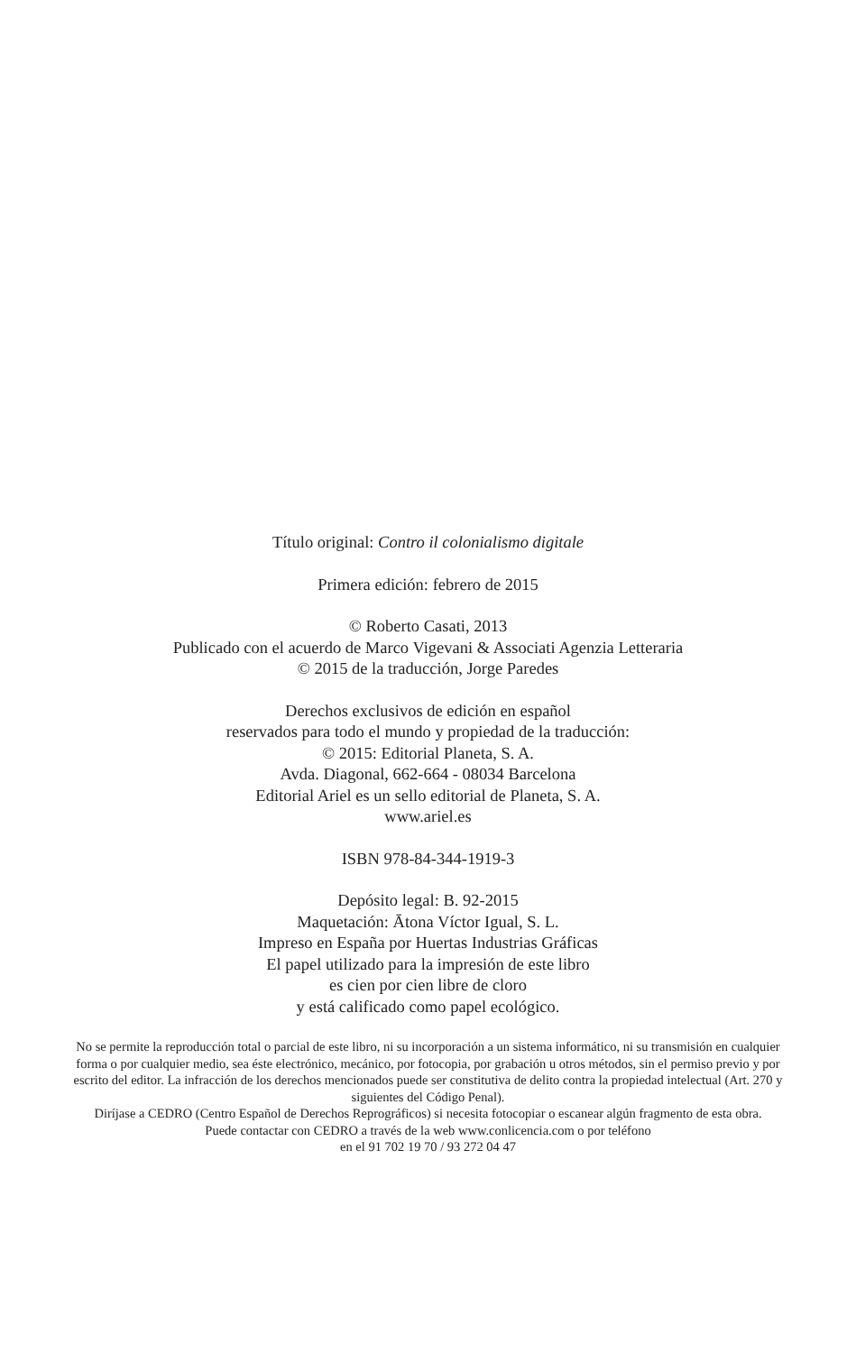Título original: Contro il colonialismo digitale
Primera edición: febrero de 2015
© Roberto Casati, 2013
Publicado con el acuerdo de Marco Vigevani & Associati Agenzia Letteraria
© 2015 de la traducción, Jorge Paredes
Derechos exclusivos de edición en español
reservados para todo el mundo y propiedad de la traducción:
© 2015: Editorial Planeta, S. A.
Avda. Diagonal, 662-664 - 08034 Barcelona
Editorial Ariel es un sello editorial de Planeta, S. A.
www.ariel.es
ISBN 978-84-344-1919-3
Depósito legal: B. 92-2015
Maquetación: Ātona Víctor Igual, S. L.
Impreso en España por Huertas Industrias Gráficas
El papel utilizado para la impresión de este libro
es cien por cien libre de cloro
y está calificado como papel ecológico.
No se permite la reproducción total o parcial de este libro, ni su incorporación a un sistema informático, ni su transmisión en cualquier forma o por cualquier medio, sea éste electrónico, mecánico, por fotocopia, por grabación u otros métodos, sin el permiso previo y por escrito del editor. La infracción de los derechos mencionados puede ser constitutiva de delito contra la propiedad intelectual (Art. 270 y siguientes del Código Penal).
Diríjase a CEDRO (Centro Español de Derechos Reprográficos) si necesita fotocopiar o escanear algún fragmento de esta obra.
Puede contactar con CEDRO a través de la web www.conlicencia.com o por teléfono
en el 91 702 19 70 / 93 272 04 47